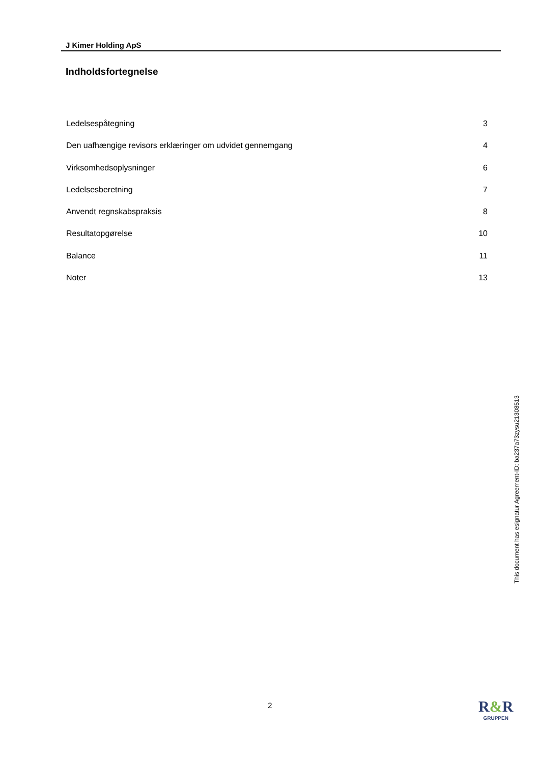J Kimer Holding ApS
Indholdsfortegnelse
Ledelsespåtegning 3
Den uafhængige revisors erklæringer om udvidet gennemgang 4
Virksomhedsoplysninger 6
Ledelsesberetning 7
Anvendt regnskabspraksis 8
Resultatopgørelse 10
Balance 11
Noter 13
This document has esignatur Agreement-ID: ba237a73zysu21308513
2
R&R
GRUPPEN